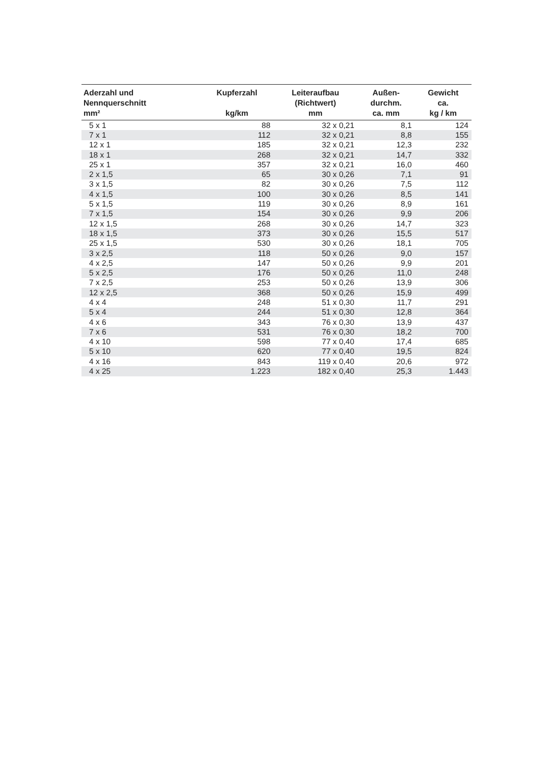| Aderzahl und Nennquerschnitt mm² | | Kupferzahl kg/km | Leiteraufbau (Richtwert) mm | Außen- durchm. ca. mm | Gewicht ca. kg / km |
| --- | --- | --- | --- | --- | --- |
| 5 x 1 | | 88 | 32 x 0,21 | 8,1 | 124 |
| 7 x 1 | | 112 | 32 x 0,21 | 8,8 | 155 |
| 12 x 1 | | 185 | 32 x 0,21 | 12,3 | 232 |
| 18 x 1 | | 268 | 32 x 0,21 | 14,7 | 332 |
| 25 x 1 | | 357 | 32 x 0,21 | 16,0 | 460 |
| 2 x 1,5 | | 65 | 30 x 0,26 | 7,1 | 91 |
| 3 x 1,5 | | 82 | 30 x 0,26 | 7,5 | 112 |
| 4 x 1,5 | | 100 | 30 x 0,26 | 8,5 | 141 |
| 5 x 1,5 | | 119 | 30 x 0,26 | 8,9 | 161 |
| 7 x 1,5 | | 154 | 30 x 0,26 | 9,9 | 206 |
| 12 x 1,5 | | 268 | 30 x 0,26 | 14,7 | 323 |
| 18 x 1,5 | | 373 | 30 x 0,26 | 15,5 | 517 |
| 25 x 1,5 | | 530 | 30 x 0,26 | 18,1 | 705 |
| 3 x 2,5 | | 118 | 50 x 0,26 | 9,0 | 157 |
| 4 x 2,5 | | 147 | 50 x 0,26 | 9,9 | 201 |
| 5 x 2,5 | | 176 | 50 x 0,26 | 11,0 | 248 |
| 7 x 2,5 | | 253 | 50 x 0,26 | 13,9 | 306 |
| 12 x 2,5 | | 368 | 50 x 0,26 | 15,9 | 499 |
| 4 x 4 | | 248 | 51 x 0,30 | 11,7 | 291 |
| 5 x 4 | | 244 | 51 x 0,30 | 12,8 | 364 |
| 4 x 6 | | 343 | 76 x 0,30 | 13,9 | 437 |
| 7 x 6 | | 531 | 76 x 0,30 | 18,2 | 700 |
| 4 x 10 | | 598 | 77 x 0,40 | 17,4 | 685 |
| 5 x 10 | | 620 | 77 x 0,40 | 19,5 | 824 |
| 4 x 16 | | 843 | 119 x 0,40 | 20,6 | 972 |
| 4 x 25 | | 1.223 | 182 x 0,40 | 25,3 | 1.443 |